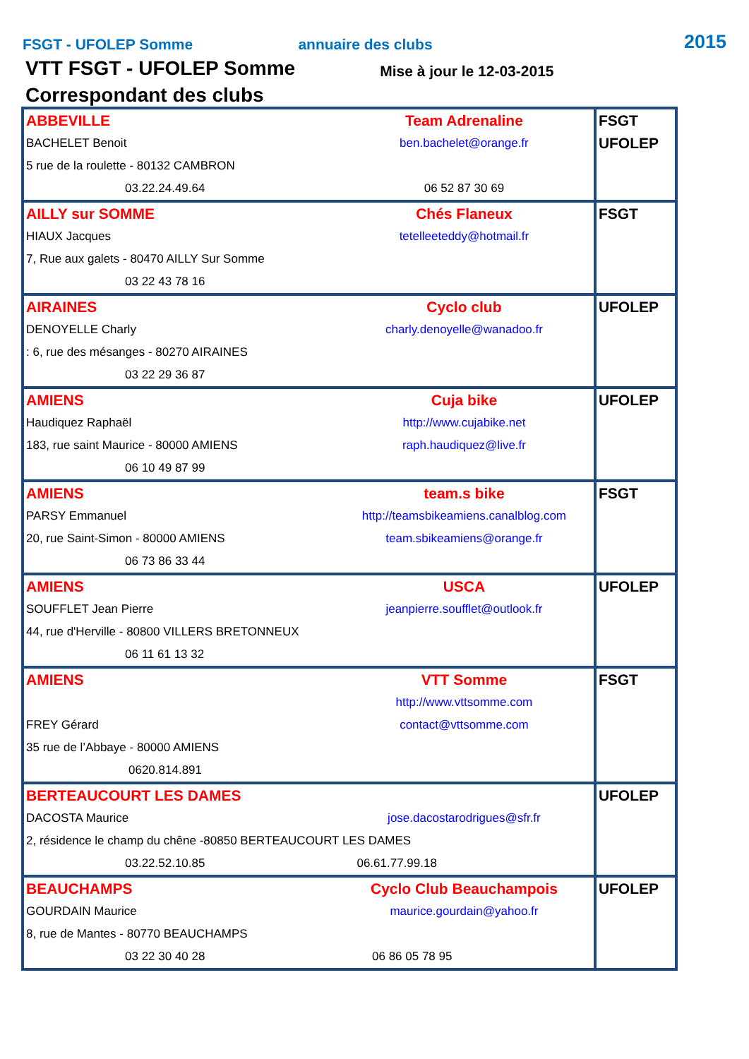FSGT - UFOLEP Somme
annuaire des clubs
2015
VTT FSGT - UFOLEP Somme Mise à jour le 12-03-2015
Correspondant des clubs
| ABBEVILLE BACHELET Benoit 5 rue de la roulette - 80132 CAMBRON 03.22.24.49.64 Team Adrenaline ben.bachelet@orange.fr 06 52 87 30 69 | FSGT UFOLEP |
| AILLY sur SOMME HIAUX Jacques 7, Rue aux galets - 80470 AILLY Sur Somme 03 22 43 78 16 Chés Flaneux tetelleeteddy@hotmail.fr | FSGT |
| AIRAINES DENOYELLE Charly : 6, rue des mésanges - 80270 AIRAINES 03 22 29 36 87 Cyclo club charly.denoyelle@wanadoo.fr | UFOLEP |
| AMIENS Haudiquez Raphaël 183, rue saint Maurice - 80000 AMIENS 06 10 49 87 99 Cuja bike http://www.cujabike.net raph.haudiquez@live.fr | UFOLEP |
| AMIENS PARSY Emmanuel 20, rue Saint-Simon - 80000 AMIENS 06 73 86 33 44 team.s bike http://teamsbikeamiens.canalblog.com team.sbikeamiens@orange.fr | FSGT |
| AMIENS SOUFFLET Jean Pierre 44, rue d'Herville - 80800 VILLERS BRETONNEUX 06 11 61 13 32 USCA jeanpierre.soufflet@outlook.fr | UFOLEP |
| AMIENS FREY Gérard 35 rue de l’Abbaye - 80000 AMIENS 0620.814.891 VTT Somme http://www.vttsomme.com contact@vttsomme.com | FSGT |
| BERTEAUCOURT LES DAMES DACOSTA Maurice jose.dacostarodrigues@sfr.fr 2, résidence le champ du chêne -80850 BERTEAUCOURT LES DAMES 03.22.52.10.85 06.61.77.99.18 | UFOLEP |
| BEAUCHAMPS GOURDAIN Maurice 8, rue de Mantes - 80770 BEAUCHAMPS 03 22 30 40 28 Cyclo Club Beauchampois maurice.gourdain@yahoo.fr 06 86 05 78 95 | UFOLEP |